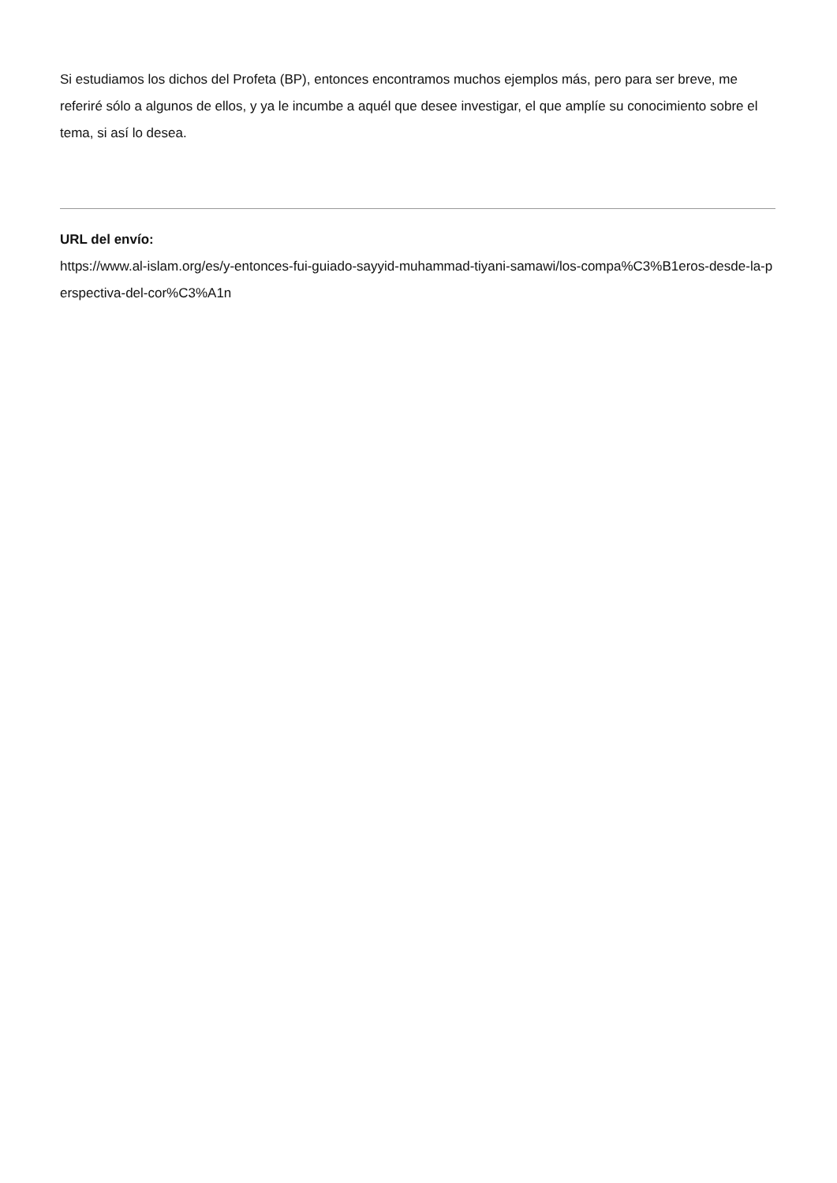Si estudiamos los dichos del Profeta (BP), entonces encontramos muchos ejemplos más, pero para ser breve, me referiré sólo a algunos de ellos, y ya le incumbe a aquél que desee investigar, el que amplíe su conocimiento sobre el tema, si así lo desea.
URL del envío:
https://www.al-islam.org/es/y-entonces-fui-guiado-sayyid-muhammad-tiyani-samawi/los-compa%C3%B1eros-desde-la-perspectiva-del-cor%C3%A1n